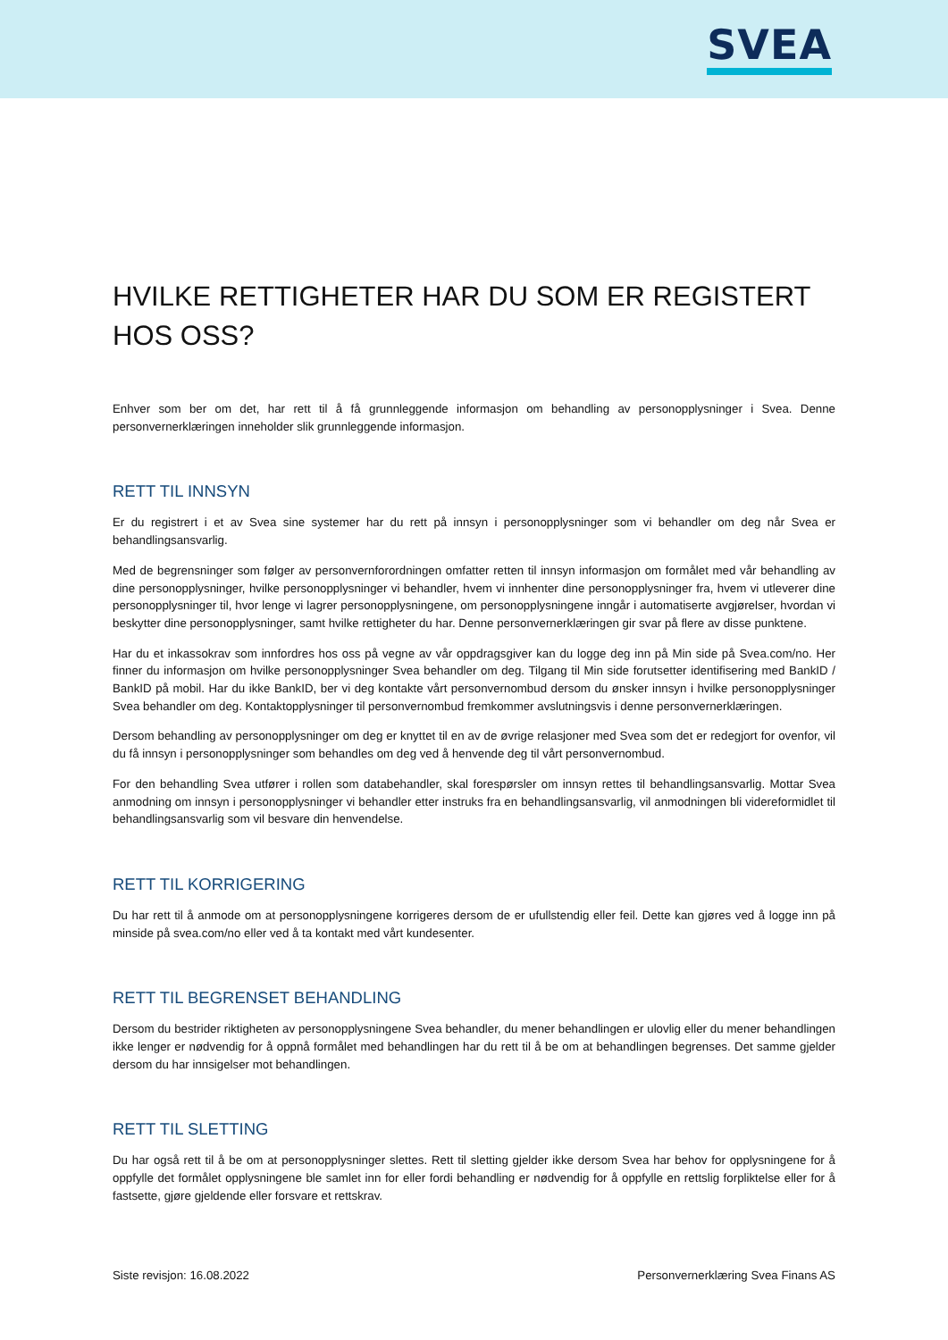SVEA
HVILKE RETTIGHETER HAR DU SOM ER REGISTERT HOS OSS?
Enhver som ber om det, har rett til å få grunnleggende informasjon om behandling av personopplysninger i Svea. Denne personvernerklæringen inneholder slik grunnleggende informasjon.
RETT TIL INNSYN
Er du registrert i et av Svea sine systemer har du rett på innsyn i personopplysninger som vi behandler om deg når Svea er behandlingsansvarlig.
Med de begrensninger som følger av personvernforordningen omfatter retten til innsyn informasjon om formålet med vår behandling av dine personopplysninger, hvilke personopplysninger vi behandler, hvem vi innhenter dine personopplysninger fra, hvem vi utleverer dine personopplysninger til, hvor lenge vi lagrer personopplysningene, om personopplysningene inngår i automatiserte avgjørelser, hvordan vi beskytter dine personopplysninger, samt hvilke rettigheter du har. Denne personvernerklæringen gir svar på flere av disse punktene.
Har du et inkassokrav som innfordres hos oss på vegne av vår oppdragsgiver kan du logge deg inn på Min side på Svea.com/no. Her finner du informasjon om hvilke personopplysninger Svea behandler om deg. Tilgang til Min side forutsetter identifisering med BankID / BankID på mobil. Har du ikke BankID, ber vi deg kontakte vårt personvernombud dersom du ønsker innsyn i hvilke personopplysninger Svea behandler om deg. Kontaktopplysninger til personvernombud fremkommer avslutningsvis i denne personvernerklæringen.
Dersom behandling av personopplysninger om deg er knyttet til en av de øvrige relasjoner med Svea som det er redegjort for ovenfor, vil du få innsyn i personopplysninger som behandles om deg ved å henvende deg til vårt personvernombud.
For den behandling Svea utfører i rollen som databehandler, skal forespørsler om innsyn rettes til behandlingsansvarlig. Mottar Svea anmodning om innsyn i personopplysninger vi behandler etter instruks fra en behandlingsansvarlig, vil anmodningen bli videreformidlet til behandlingsansvarlig som vil besvare din henvendelse.
RETT TIL KORRIGERING
Du har rett til å anmode om at personopplysningene korrigeres dersom de er ufullstendig eller feil. Dette kan gjøres ved å logge inn på minside på svea.com/no eller ved å ta kontakt med vårt kundesenter.
RETT TIL BEGRENSET BEHANDLING
Dersom du bestrider riktigheten av personopplysningene Svea behandler, du mener behandlingen er ulovlig eller du mener behandlingen ikke lenger er nødvendig for å oppnå formålet med behandlingen har du rett til å be om at behandlingen begrenses. Det samme gjelder dersom du har innsigelser mot behandlingen.
RETT TIL SLETTING
Du har også rett til å be om at personopplysninger slettes. Rett til sletting gjelder ikke dersom Svea har behov for opplysningene for å oppfylle det formålet opplysningene ble samlet inn for eller fordi behandling er nødvendig for å oppfylle en rettslig forpliktelse eller for å fastsette, gjøre gjeldende eller forsvare et rettskrav.
Siste revisjon: 16.08.2022 Personvernerklæring Svea Finans AS